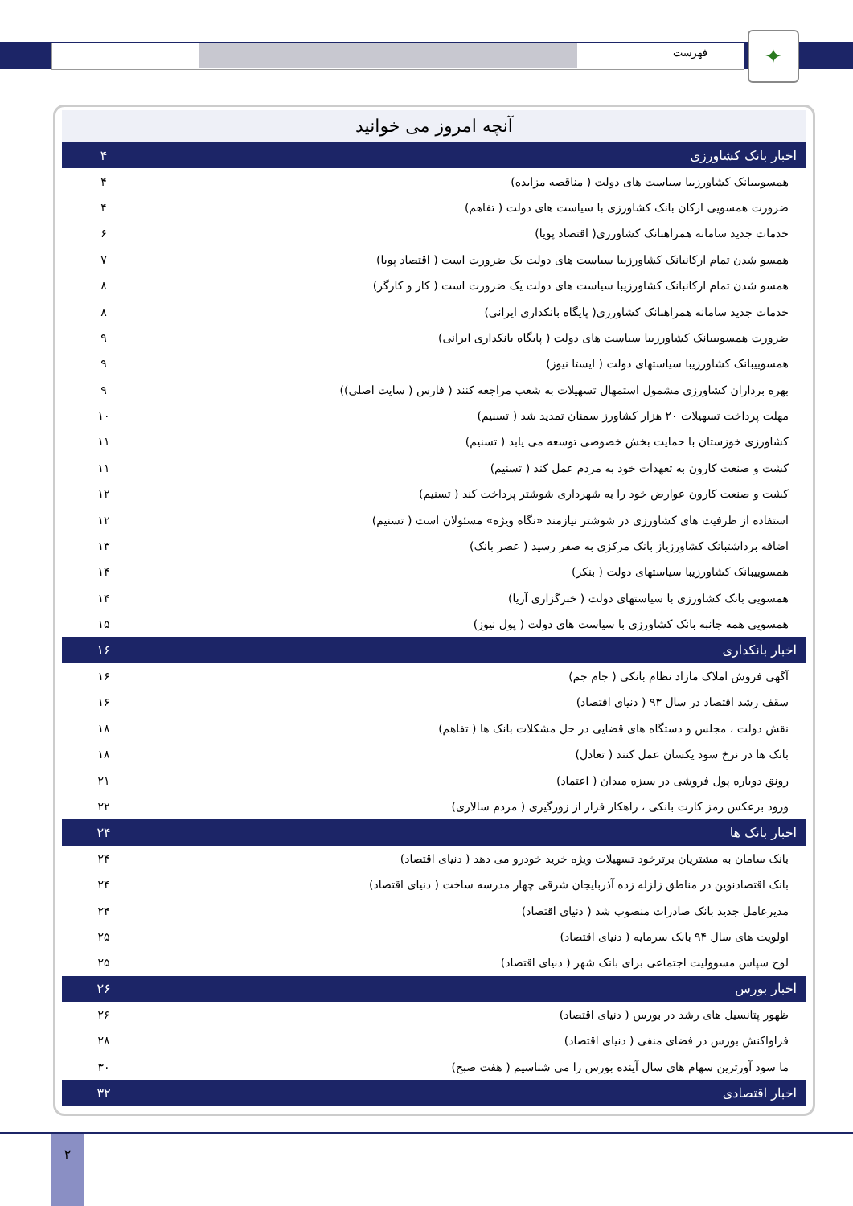✦
فهرست
آنچه امروز می خوانید
| اخبار بانک کشاورزی | ۴ |
| همسوییبانک کشاورزیبا سیاست های دولت ( مناقصه مزایده) | ۴ |
| ضرورت همسویی ارکان بانک کشاورزی با سیاست های دولت ( تفاهم) | ۴ |
| خدمات جدید سامانه همراهبانک کشاورزی( اقتصاد پویا) | ۶ |
| همسو شدن تمام ارکانبانک کشاورزیبا سیاست های دولت یک ضرورت است ( اقتصاد پویا) | ۷ |
| همسو شدن تمام ارکانبانک کشاورزیبا سیاست های دولت یک ضرورت است ( کار و کارگر) | ۸ |
| خدمات جدید سامانه همراهبانک کشاورزی( پایگاه بانکداری ایرانی) | ۸ |
| ضرورت همسوییبانک کشاورزیبا سیاست های دولت ( پایگاه بانکداری ایرانی) | ۹ |
| همسوییبانک کشاورزیبا سیاستهای دولت ( ایستا نیوز) | ۹ |
| بهره برداران کشاورزی مشمول استمهال تسهیلات به شعب مراجعه کنند ( فارس ( سایت اصلی)) | ۹ |
| مهلت پرداخت تسهیلات ۲۰ هزار کشاورز سمنان تمدید شد ( تسنیم) | ۱۰ |
| کشاورزی خوزستان با حمایت بخش خصوصی توسعه می یابد ( تسنیم) | ۱۱ |
| کشت و صنعت کارون به تعهدات خود به مردم عمل کند ( تسنیم) | ۱۱ |
| کشت و صنعت کارون عوارض خود را به شهرداری شوشتر پرداخت کند ( تسنیم) | ۱۲ |
| استفاده از ظرفیت های کشاورزی در شوشتر نیازمند «نگاه ویژه» مسئولان است ( تسنیم) | ۱۲ |
| اضافه برداشتبانک کشاورزیاز بانک مرکزی به صفر رسید ( عصر بانک) | ۱۳ |
| همسوییبانک کشاورزیبا سیاستهای دولت ( بنکر) | ۱۴ |
| همسویی بانک کشاورزی با سیاستهای دولت ( خبرگزاری آریا) | ۱۴ |
| همسویی همه جانبه بانک کشاورزی با سیاست های دولت ( پول نیوز) | ۱۵ |
| اخبار بانکداری | ۱۶ |
| آگهی فروش املاک مازاد نظام بانکی ( جام جم) | ۱۶ |
| سقف رشد اقتصاد در سال ۹۳ ( دنیای اقتصاد) | ۱۶ |
| نقش دولت ، مجلس و دستگاه های قضایی در حل مشکلات بانک ها ( تفاهم) | ۱۸ |
| بانک ها در نرخ سود یکسان عمل کنند ( تعادل) | ۱۸ |
| رونق دوباره پول فروشی در سبزه میدان ( اعتماد) | ۲۱ |
| ورود برعکس رمز کارت بانکی ، راهکار فرار از زورگیری ( مردم سالاری) | ۲۲ |
| اخبار بانک ها | ۲۴ |
| بانک سامان به مشتریان برترخود تسهیلات ویژه خرید خودرو می دهد ( دنیای اقتصاد) | ۲۴ |
| بانک اقتصادنوین در مناطق زلزله زده آذربایجان شرقی چهار مدرسه ساخت ( دنیای اقتصاد) | ۲۴ |
| مدیرعامل جدید بانک صادرات منصوب شد ( دنیای اقتصاد) | ۲۴ |
| اولویت های سال ۹۴ بانک سرمایه ( دنیای اقتصاد) | ۲۵ |
| لوح سپاس مسوولیت اجتماعی برای بانک شهر ( دنیای اقتصاد) | ۲۵ |
| اخبار بورس | ۲۶ |
| ظهور پتانسیل های رشد در بورس ( دنیای اقتصاد) | ۲۶ |
| فراواکنش بورس در فضای منفی ( دنیای اقتصاد) | ۲۸ |
| ما سود آورترین سهام های سال آینده بورس را می شناسیم ( هفت صبح) | ۳۰ |
| اخبار اقتصادی | ۳۲ |
۲